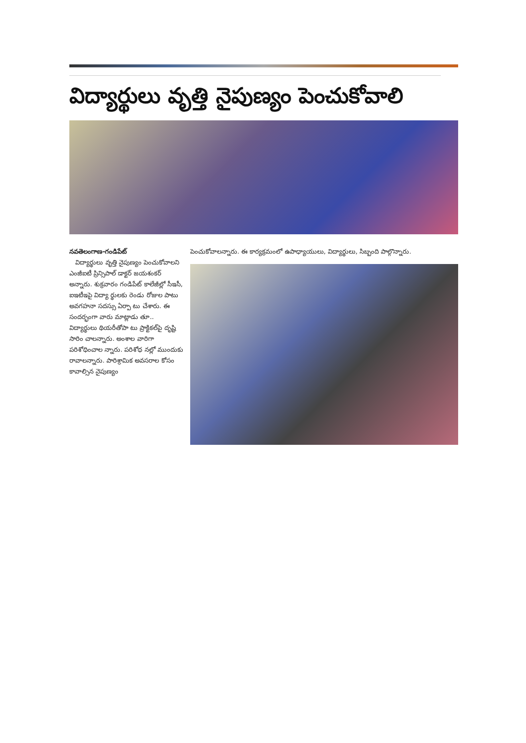విద్యార్థులు వృత్తి నైపుణ్యం పెంచుకోవాలి
నవతెలంగాణ-గండిపేట్
విద్యార్థులు వృత్తి నైపుణ్యం పెంచుకోవాలని ఎంజీఐటీ ప్రిన్సిపాల్ డాక్టర్ జయశంకర్ అన్నారు. శుక్రవారం గండిపేట్ కాలేజీల్లో సీఇసీ, ఐఇటీఇపై విద్యా ర్థులకు రెండు రోజుల పాటు అవగహనా సదస్సు ఏర్పా టు చేశారు. ఈ సందర్భంగా వారు మాట్లాడు తూ.. విద్యార్థులు థియరీతోపా టు ప్రాక్టికల్‌పై దృష్టి సారిం చాలన్నారు. అంశాల వారిగా పరిశోధించాల న్నారు. పరిశోధ నల్లో ముందుకు రావాలన్నారు. పారిశ్రామిక అవసరాల కోసం కావాల్సిన నైపుణ్యం
పెంచుకోవాలన్నారు. ఈ కార్యక్రమంలో ఉపాధ్యాయులు, విద్యార్థులు, సిబ్బంది పాల్గొన్నారు.